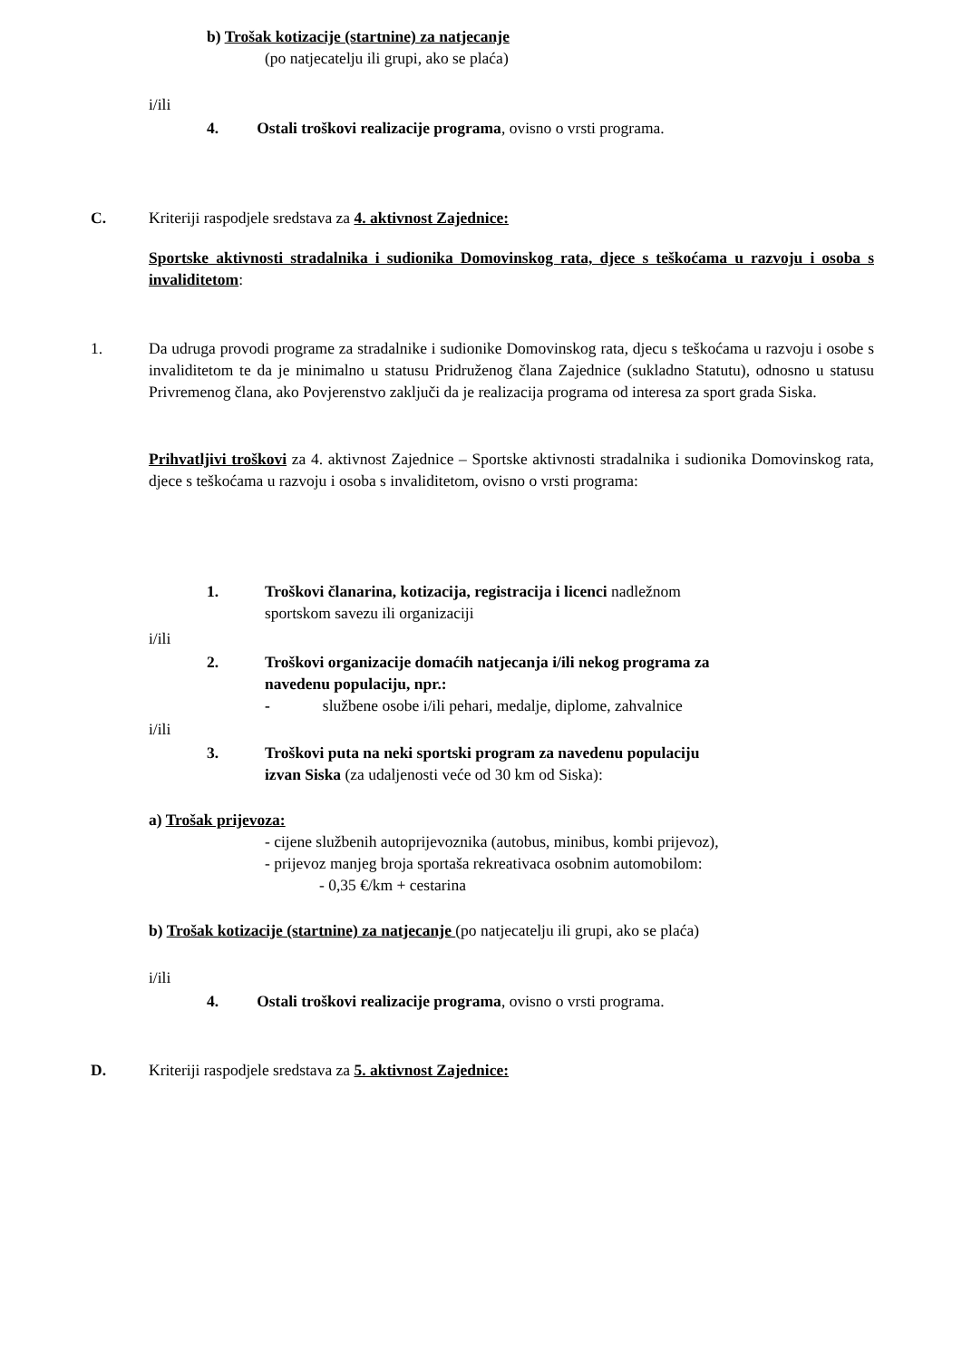b) Trošak kotizacije (startnine) za natjecanje
(po natjecatelju ili grupi, ako se plaća)
i/ili
4. Ostali troškovi realizacije programa, ovisno o vrsti programa.
C.
Kriteriji raspodjele sredstava za 4. aktivnost Zajednice:
Sportske aktivnosti stradalnika i sudionika Domovinskog rata, djece s teškoćama u razvoju i osoba s invaliditetom:
1.
Da udruga provodi programe za stradalnike i sudionike Domovinskog rata, djecu s teškoćama u razvoju i osobe s invaliditetom te da je minimalno u statusu Pridruženog člana Zajednice (sukladno Statutu), odnosno u statusu Privremenog člana, ako Povjerenstvo zaključi da je realizacija programa od interesa za sport grada Siska.
Prihvatljivi troškovi za 4. aktivnost Zajednice – Sportske aktivnosti stradalnika i sudionika Domovinskog rata, djece s teškoćama u razvoju i osoba s invaliditetom, ovisno o vrsti programa:
1.
Troškovi članarina, kotizacija, registracija i licenci nadležnom
sportskom savezu ili organizaciji
i/ili
2.
Troškovi organizacije domaćih natjecanja i/ili nekog programa za
navedenu populaciju, npr.:
- službene osobe i/ili pehari, medalje, diplome, zahvalnice
i/ili
3.
Troškovi puta na neki sportski program za navedenu populaciju
izvan Siska (za udaljenosti veće od 30 km od Siska):
a) Trošak prijevoza:
- cijene službenih autoprijevoznika (autobus, minibus, kombi prijevoz),
- prijevoz manjeg broja sportaša rekreativaca osobnim automobilom:
- 0,35 €/km + cestarina
b) Trošak kotizacije (startnine) za natjecanje (po natjecatelju ili grupi, ako se plaća)
i/ili
4. Ostali troškovi realizacije programa, ovisno o vrsti programa.
D.
Kriteriji raspodjele sredstava za 5. aktivnost Zajednice: